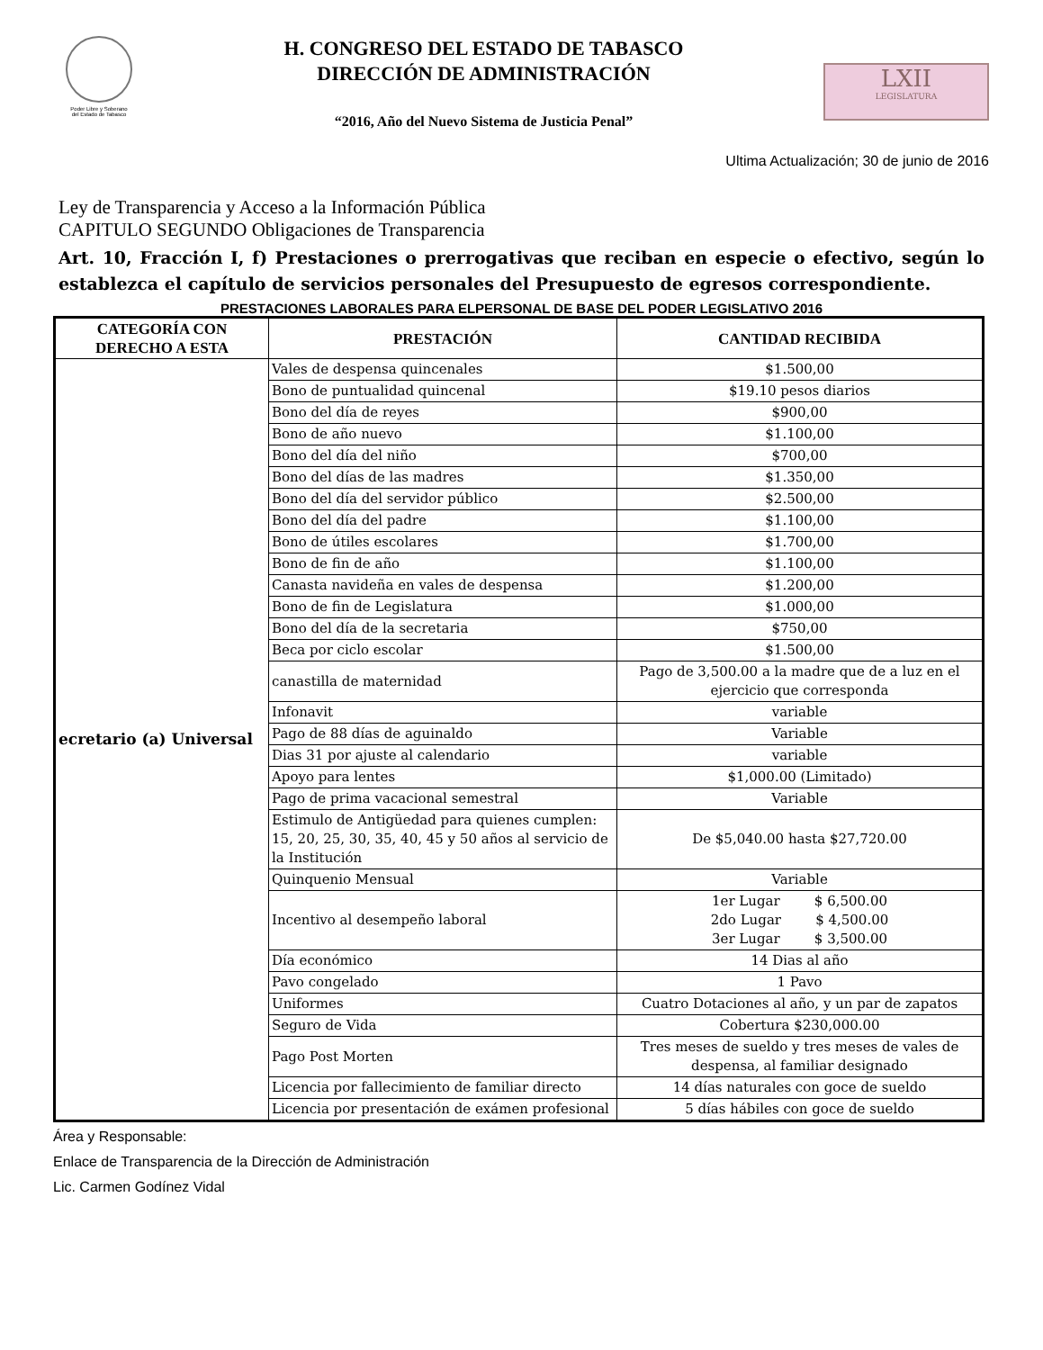Poder Libre y Soberano
del Estado de Tabasco
H. CONGRESO DEL ESTADO DE TABASCO
DIRECCIÓN DE ADMINISTRACIÓN
“2016, Año del Nuevo Sistema de Justicia Penal”
LXII
LEGISLATURA
Ultima Actualización; 30 de junio de 2016
Ley de Transparencia y Acceso a la Información Pública
CAPITULO SEGUNDO Obligaciones de Transparencia
Art. 10, Fracción I, f) Prestaciones o prerrogativas que reciban en especie o efectivo, según lo establezca el capítulo de servicios personales del Presupuesto de egresos correspondiente.
PRESTACIONES LABORALES PARA ELPERSONAL DE BASE DEL PODER LEGISLATIVO 2016
| CATEGORÍA CON DERECHO A ESTA | PRESTACIÓN | CANTIDAD RECIBIDA |
| --- | --- | --- |
| ecretario (a) Universal | Vales de despensa quincenales | $1.500,00 |
| | Bono de puntualidad quincenal | $19.10 pesos diarios |
| | Bono del día de reyes | $900,00 |
| | Bono de año nuevo | $1.100,00 |
| | Bono del día del niño | $700,00 |
| | Bono del días de las madres | $1.350,00 |
| | Bono del día del servidor público | $2.500,00 |
| | Bono del día del padre | $1.100,00 |
| | Bono de útiles escolares | $1.700,00 |
| | Bono de fin de año | $1.100,00 |
| | Canasta navideña en vales de despensa | $1.200,00 |
| | Bono de fin de Legislatura | $1.000,00 |
| | Bono del día de la secretaria | $750,00 |
| | Beca por ciclo escolar | $1.500,00 |
| | canastilla de maternidad | Pago de 3,500.00 a la madre que de a luz en el ejercicio que corresponda |
| | Infonavit | variable |
| | Pago de 88 días de aguinaldo | Variable |
| | Dias 31 por ajuste al calendario | variable |
| | Apoyo para lentes | $1,000.00 (Limitado) |
| | Pago de prima vacacional semestral | Variable |
| | Estimulo de Antigüedad para quienes cumplen: 15, 20, 25, 30, 35, 40, 45 y 50 años al servicio de la Institución | De $5,040.00 hasta $27,720.00 |
| | Quinquenio Mensual | Variable |
| | Incentivo al desempeño laboral | 1er Lugar $ 6,500.00 2do Lugar $ 4,500.00 3er Lugar $ 3,500.00 |
| | Día económico | 14 Dias al año |
| | Pavo congelado | 1 Pavo |
| | Uniformes | Cuatro Dotaciones al año, y un par de zapatos |
| | Seguro de Vida | Cobertura $230,000.00 |
| | Pago Post Morten | Tres meses de sueldo y tres meses de vales de despensa, al familiar designado |
| | Licencia por fallecimiento de familiar directo | 14 días naturales con goce de sueldo |
| | Licencia por presentación de exámen profesional | 5 días hábiles con goce de sueldo |
Área y Responsable:
Enlace de Transparencia de la Dirección de Administración
Lic. Carmen Godínez Vidal